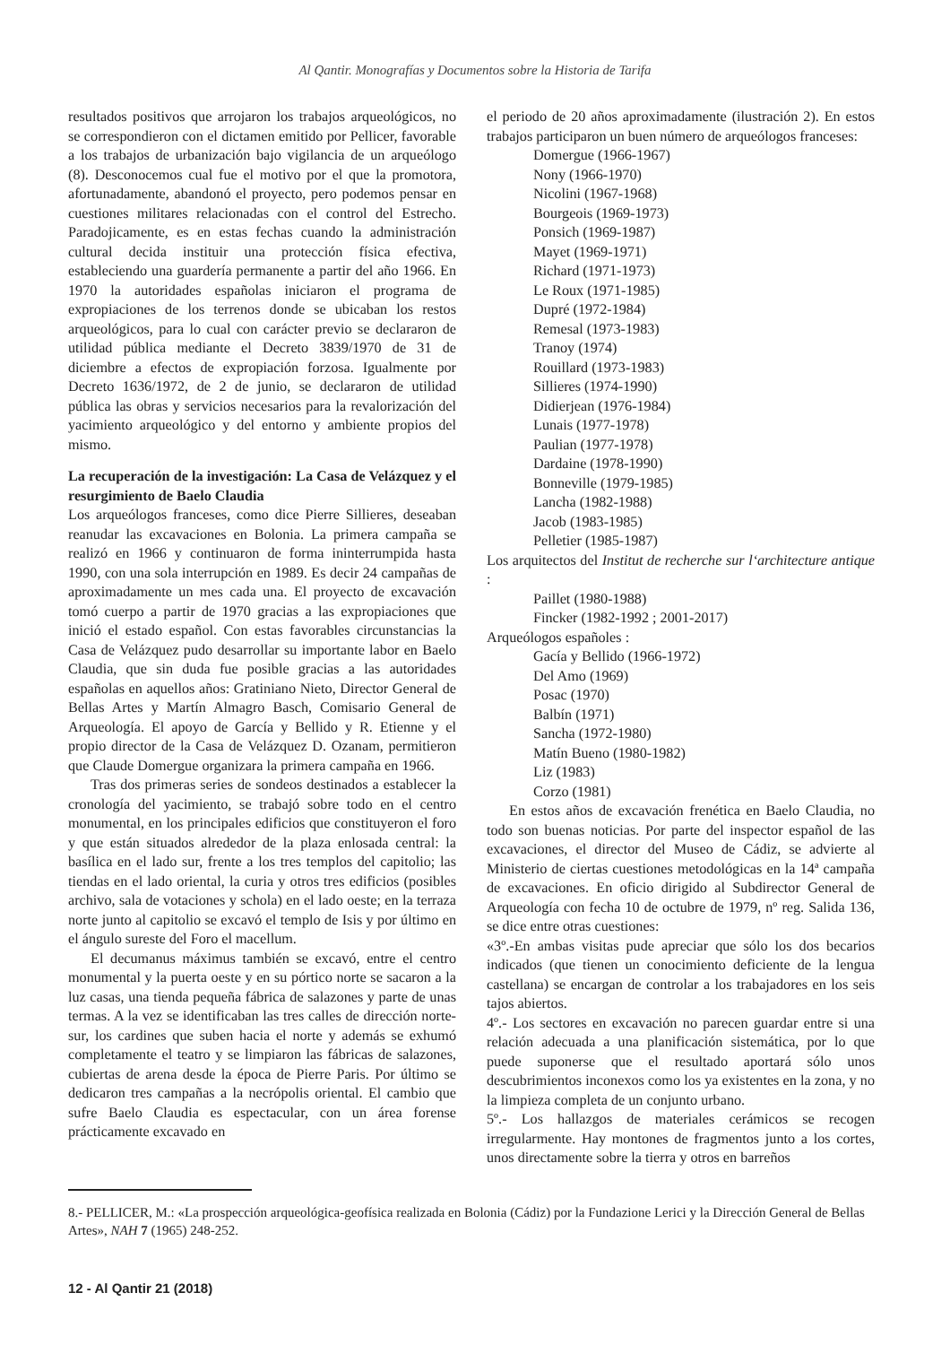Al Qantir. Monografías y Documentos sobre la Historia de Tarifa
resultados positivos que arrojaron los trabajos arqueológicos, no se correspondieron con el dictamen emitido por Pellicer, favorable a los trabajos de urbanización bajo vigilancia de un arqueólogo (8). Desconocemos cual fue el motivo por el que la promotora, afortunadamente, abandonó el proyecto, pero podemos pensar en cuestiones militares relacionadas con el control del Estrecho. Paradojicamente, es en estas fechas cuando la administración cultural decida instituir una protección física efectiva, estableciendo una guardería permanente a partir del año 1966. En 1970 la autoridades españolas iniciaron el programa de expropiaciones de los terrenos donde se ubicaban los restos arqueológicos, para lo cual con carácter previo se declararon de utilidad pública mediante el Decreto 3839/1970 de 31 de diciembre a efectos de expropiación forzosa. Igualmente por Decreto 1636/1972, de 2 de junio, se declararon de utilidad pública las obras y servicios necesarios para la revalorización del yacimiento arqueológico y del entorno y ambiente propios del mismo.
La recuperación de la investigación: La Casa de Velázquez y el resurgimiento de Baelo Claudia
Los arqueólogos franceses, como dice Pierre Sillieres, deseaban reanudar las excavaciones en Bolonia. La primera campaña se realizó en 1966 y continuaron de forma ininterrumpida hasta 1990, con una sola interrupción en 1989. Es decir 24 campañas de aproximadamente un mes cada una. El proyecto de excavación tomó cuerpo a partir de 1970 gracias a las expropiaciones que inició el estado español. Con estas favorables circunstancias la Casa de Velázquez pudo desarrollar su importante labor en Baelo Claudia, que sin duda fue posible gracias a las autoridades españolas en aquellos años: Gratiniano Nieto, Director General de Bellas Artes y Martín Almagro Basch, Comisario General de Arqueología. El apoyo de García y Bellido y R. Etienne y el propio director de la Casa de Velázquez D. Ozanam, permitieron que Claude Domergue organizara la primera campaña en 1966.
Tras dos primeras series de sondeos destinados a establecer la cronología del yacimiento, se trabajó sobre todo en el centro monumental, en los principales edificios que constituyeron el foro y que están situados alrededor de la plaza enlosada central: la basílica en el lado sur, frente a los tres templos del capitolio; las tiendas en el lado oriental, la curia y otros tres edificios (posibles archivo, sala de votaciones y schola) en el lado oeste; en la terraza norte junto al capitolio se excavó el templo de Isis y por último en el ángulo sureste del Foro el macellum.
El decumanus máximus también se excavó, entre el centro monumental y la puerta oeste y en su pórtico norte se sacaron a la luz casas, una tienda pequeña fábrica de salazones y parte de unas termas. A la vez se identificaban las tres calles de dirección norte-sur, los cardines que suben hacia el norte y además se exhumó completamente el teatro y se limpiaron las fábricas de salazones, cubiertas de arena desde la época de Pierre Paris. Por último se dedicaron tres campañas a la necrópolis oriental. El cambio que sufre Baelo Claudia es espectacular, con un área forense prácticamente excavado en
el periodo de 20 años aproximadamente (ilustración 2). En estos trabajos participaron un buen número de arqueólogos franceses:
Domergue (1966-1967)
Nony (1966-1970)
Nicolini (1967-1968)
Bourgeois (1969-1973)
Ponsich (1969-1987)
Mayet (1969-1971)
Richard (1971-1973)
Le Roux (1971-1985)
Dupré (1972-1984)
Remesal (1973-1983)
Tranoy (1974)
Rouillard (1973-1983)
Sillieres (1974-1990)
Didierjean (1976-1984)
Lunais (1977-1978)
Paulian (1977-1978)
Dardaine (1978-1990)
Bonneville (1979-1985)
Lancha (1982-1988)
Jacob (1983-1985)
Pelletier (1985-1987)
Los arquitectos del Institut de recherche sur l‘architecture antique :
Paillet (1980-1988)
Fincker (1982-1992 ; 2001-2017)
Arqueólogos españoles :
Gacía y Bellido (1966-1972)
Del Amo (1969)
Posac (1970)
Balbín (1971)
Sancha (1972-1980)
Matín Bueno (1980-1982)
Liz (1983)
Corzo (1981)
En estos años de excavación frenética en Baelo Claudia, no todo son buenas noticias. Por parte del inspector español de las excavaciones, el director del Museo de Cádiz, se advierte al Ministerio de ciertas cuestiones metodológicas en la 14ª campaña de excavaciones. En oficio dirigido al Subdirector General de Arqueología con fecha 10 de octubre de 1979, nº reg. Salida 136, se dice entre otras cuestiones:
«3º.-En ambas visitas pude apreciar que sólo los dos becarios indicados (que tienen un conocimiento deficiente de la lengua castellana) se encargan de controlar a los trabajadores en los seis tajos abiertos.
4º.- Los sectores en excavación no parecen guardar entre si una relación adecuada a una planificación sistemática, por lo que puede suponerse que el resultado aportará sólo unos descubrimientos inconexos como los ya existentes en la zona, y no la limpieza completa de un conjunto urbano.
5º.- Los hallazgos de materiales cerámicos se recogen irregularmente. Hay montones de fragmentos junto a los cortes, unos directamente sobre la tierra y otros en barreños
8.- PELLICER, M.: «La prospección arqueológica-geofísica realizada en Bolonia (Cádiz) por la Fundazione Lerici y la Dirección General de Bellas Artes», NAH 7 (1965) 248-252.
12 - Al Qantir 21 (2018)